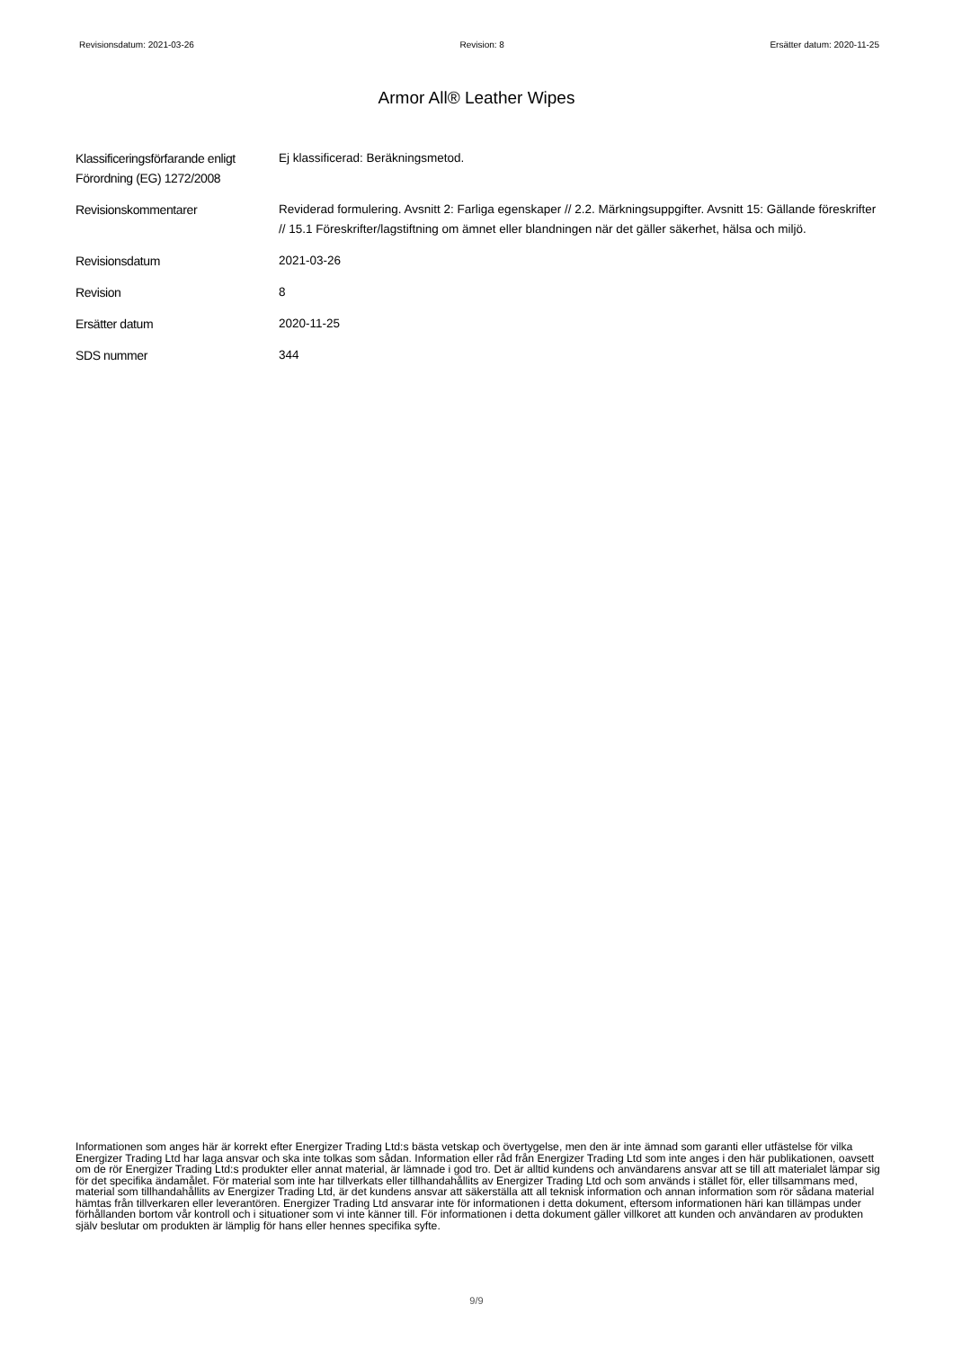Revisionsdatum: 2021-03-26 Revision: 8 Ersätter datum: 2020-11-25
Armor All® Leather Wipes
| Klassificeringsförfarande enligt Förordning (EG) 1272/2008 | Ej klassificerad: Beräkningsmetod. |
| Revisionskommentarer | Reviderad formulering. Avsnitt 2: Farliga egenskaper // 2.2. Märkningsuppgifter. Avsnitt 15: Gällande föreskrifter // 15.1 Föreskrifter/lagstiftning om ämnet eller blandningen när det gäller säkerhet, hälsa och miljö. |
| Revisionsdatum | 2021-03-26 |
| Revision | 8 |
| Ersätter datum | 2020-11-25 |
| SDS nummer | 344 |
Informationen som anges här är korrekt efter Energizer Trading Ltd:s bästa vetskap och övertygelse, men den är inte ämnad som garanti eller utfästelse för vilka Energizer Trading Ltd har laga ansvar och ska inte tolkas som sådan. Information eller råd från Energizer Trading Ltd som inte anges i den här publikationen, oavsett om de rör Energizer Trading Ltd:s produkter eller annat material, är lämnade i god tro. Det är alltid kundens och användarens ansvar att se till att materialet lämpar sig för det specifika ändamålet. För material som inte har tillverkats eller tillhandahållits av Energizer Trading Ltd och som används i stället för, eller tillsammans med, material som tillhandahållits av Energizer Trading Ltd, är det kundens ansvar att säkerställa att all teknisk information och annan information som rör sådana material hämtas från tillverkaren eller leverantören. Energizer Trading Ltd ansvarar inte för informationen i detta dokument, eftersom informationen häri kan tillämpas under förhållanden bortom vår kontroll och i situationer som vi inte känner till. För informationen i detta dokument gäller villkoret att kunden och användaren av produkten själv beslutar om produkten är lämplig för hans eller hennes specifika syfte.
9/9